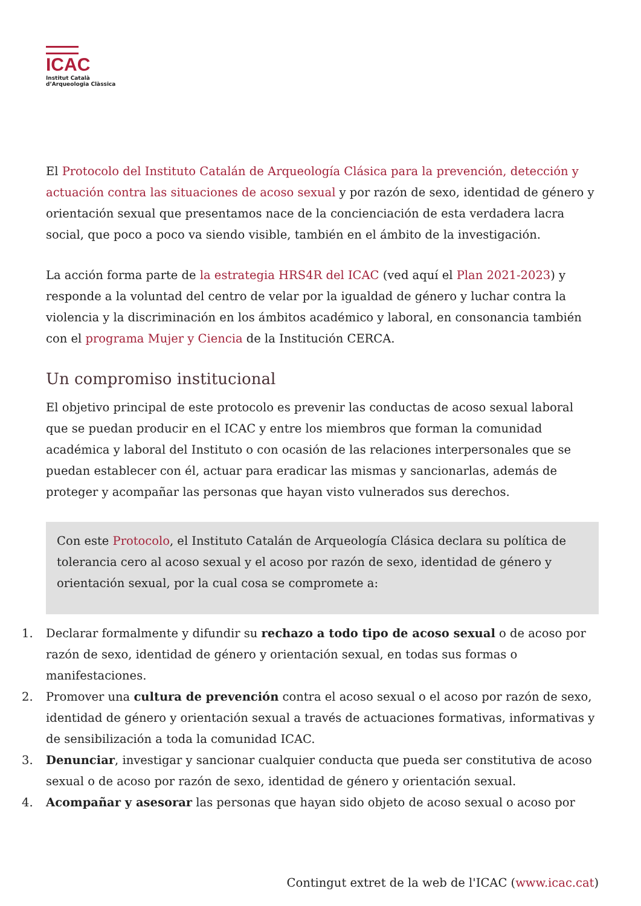ICAC
Institut Català
d’Arqueologia Clàssica
El Protocolo del Instituto Catalán de Arqueología Clásica para la prevención, detección y actuación contra las situaciones de acoso sexual y por razón de sexo, identidad de género y orientación sexual que presentamos nace de la concienciación de esta verdadera lacra social, que poco a poco va siendo visible, también en el ámbito de la investigación.
La acción forma parte de la estrategia HRS4R del ICAC (ved aquí el Plan 2021-2023) y responde a la voluntad del centro de velar por la igualdad de género y luchar contra la violencia y la discriminación en los ámbitos académico y laboral, en consonancia también con el programa Mujer y Ciencia de la Institución CERCA.
Un compromiso institucional
El objetivo principal de este protocolo es prevenir las conductas de acoso sexual laboral que se puedan producir en el ICAC y entre los miembros que forman la comunidad académica y laboral del Instituto o con ocasión de las relaciones interpersonales que se puedan establecer con él, actuar para eradicar las mismas y sancionarlas, además de proteger y acompañar las personas que hayan visto vulnerados sus derechos.
Con este Protocolo, el Instituto Catalán de Arqueología Clásica declara su política de tolerancia cero al acoso sexual y el acoso por razón de sexo, identidad de género y orientación sexual, por la cual cosa se compromete a:
1. Declarar formalmente y difundir su rechazo a todo tipo de acoso sexual o de acoso por razón de sexo, identidad de género y orientación sexual, en todas sus formas o manifestaciones.
2. Promover una cultura de prevención contra el acoso sexual o el acoso por razón de sexo, identidad de género y orientación sexual a través de actuaciones formativas, informativas y de sensibilización a toda la comunidad ICAC.
3. Denunciar, investigar y sancionar cualquier conducta que pueda ser constitutiva de acoso sexual o de acoso por razón de sexo, identidad de género y orientación sexual.
4. Acompañar y asesorar las personas que hayan sido objeto de acoso sexual o acoso por
Contingut extret de la web de l'ICAC (www.icac.cat)